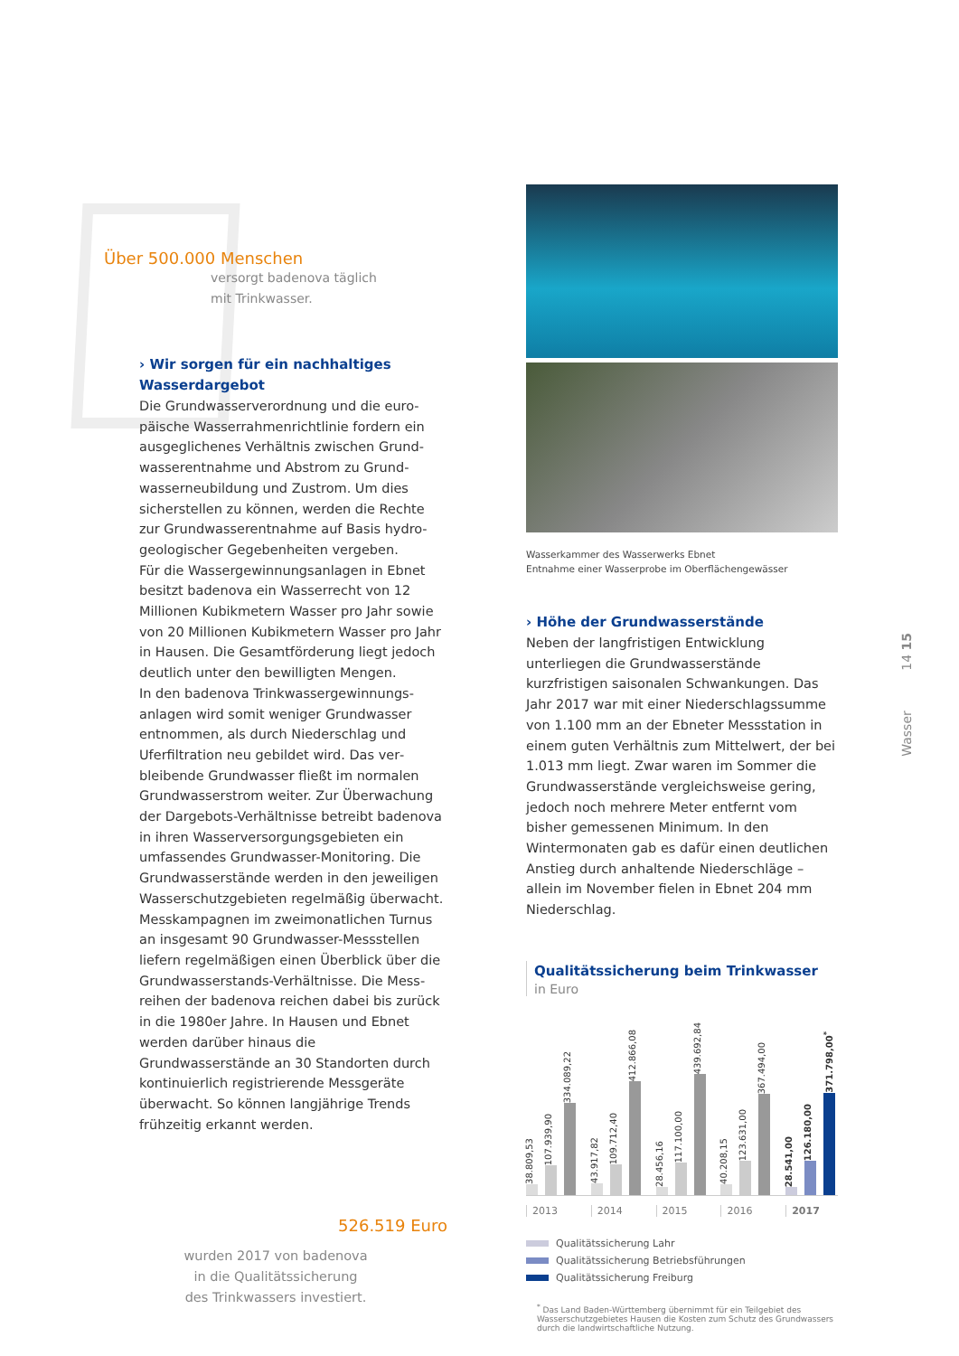Über 500.000 Menschen
versorgt badenova täglich
mit Trinkwasser.
› Wir sorgen für ein nachhaltiges
Wasserdargebot
Die Grundwasserverordnung und die euro­päische Wasserrahmenrichtlinie fordern ein ausgeglichenes Verhältnis zwischen Grund­wasserentnahme und Abstrom zu Grund­wasserneubildung und Zustrom. Um dies sicherstellen zu können, werden die Rechte zur Grundwasserentnahme auf Basis hydro­geologischer Gegebenheiten vergeben.
Für die Wassergewinnungsanlagen in Ebnet besitzt badenova ein Wasserrecht von 12 Millionen Kubikmetern Wasser pro Jahr sowie von 20 Millionen Kubikmetern Wasser pro Jahr in Hausen. Die Gesamtförderung liegt jedoch deutlich unter den bewilligten Mengen.
In den badenova Trinkwassergewinnungs­anlagen wird somit weniger Grundwasser entnommen, als durch Niederschlag und Uferfiltration neu gebildet wird. Das ver­bleibende Grundwasser fließt im normalen Grundwasserstrom weiter. Zur Überwachung der Dargebots-Verhältnisse betreibt badenova in ihren Wasserversorgungsgebieten ein umfassendes Grundwasser-Monitoring. Die Grundwasserstände werden in den jeweiligen Wasserschutzgebieten regelmäßig überwacht. Messkampagnen im zweimonatlichen Turnus an insgesamt 90 Grundwasser-Messstellen liefern regelmäßigen einen Überblick über die Grundwasserstands-Verhältnisse. Die Mess­reihen der badenova reichen dabei bis zurück in die 1980er Jahre. In Hausen und Ebnet werden darüber hinaus die Grundwasserstände an 30 Standorten durch kontinuierlich registrie­rende Messgeräte überwacht. So können langjährige Trends frühzeitig erkannt werden.
526.519 Euro
wurden 2017 von badenova
in die Qualitätssicherung
des Trinkwassers investiert.
Wasserkammer des Wasserwerks Ebnet
Entnahme einer Wasserprobe im Oberflächengewässer
› Höhe der Grundwasserstände
Neben der langfristigen Entwicklung unterliegen die Grundwasserstände kurzfristigen saisonalen Schwankungen. Das Jahr 2017 war mit einer Niederschlagssumme von 1.100 mm an der Ebneter Messstation in einem guten Verhältnis zum Mittelwert, der bei 1.013 mm liegt. Zwar waren im Sommer die Grundwasserstände vergleichsweise gering, jedoch noch mehrere Meter entfernt vom bisher gemessenen Mini­mum. In den Wintermonaten gab es dafür einen deutlichen Anstieg durch anhaltende Nieder­schläge – allein im November fielen in Ebnet 204 mm Niederschlag.
Qualitätssicherung beim Trinkwasser
in Euro
38.809,53
107.939,90
334.089,22
43.917,82
109.712,40
412.866,08
28.456,16
117.100,00
439.692,84
40.208,15
123.631,00
367.494,00
28.541,00
126.180,00
371.798,00<sup>*</sup>
2013 2014 2015 2016 2017
Qualitätssicherung Lahr
Qualitätssicherung Betriebsführungen
Qualitätssicherung Freiburg
<sup>*</sup> Das Land Baden-Württemberg übernimmt für ein Teilgebiet des Wasserschutzgebietes Hausen die Kosten zum Schutz des Grundwassers durch die landwirtschaftliche Nutzung.
Wasser 14 15